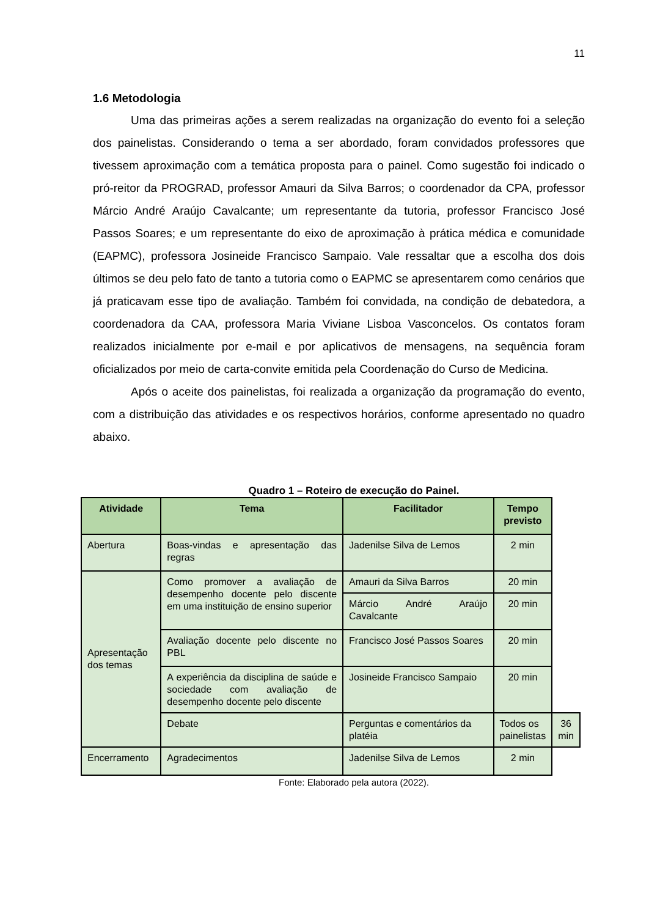11
1.6 Metodologia
Uma das primeiras ações a serem realizadas na organização do evento foi a seleção dos painelistas. Considerando o tema a ser abordado, foram convidados professores que tivessem aproximação com a temática proposta para o painel. Como sugestão foi indicado o pró-reitor da PROGRAD, professor Amauri da Silva Barros; o coordenador da CPA, professor Márcio André Araújo Cavalcante; um representante da tutoria, professor Francisco José Passos Soares; e um representante do eixo de aproximação à prática médica e comunidade (EAPMC), professora Josineide Francisco Sampaio. Vale ressaltar que a escolha dos dois últimos se deu pelo fato de tanto a tutoria como o EAPMC se apresentarem como cenários que já praticavam esse tipo de avaliação. Também foi convidada, na condição de debatedora, a coordenadora da CAA, professora Maria Viviane Lisboa Vasconcelos. Os contatos foram realizados inicialmente por e-mail e por aplicativos de mensagens, na sequência foram oficializados por meio de carta-convite emitida pela Coordenação do Curso de Medicina.
Após o aceite dos painelistas, foi realizada a organização da programação do evento, com a distribuição das atividades e os respectivos horários, conforme apresentado no quadro abaixo.
Quadro 1 – Roteiro de execução do Painel.
| Atividade | Tema | Facilitador | Tempo previsto | |
| --- | --- | --- | --- | --- |
| Abertura | Boas-vindas e apresentação das regras | Jadenilse Silva de Lemos | 2 min | |
| Apresentação dos temas | Como promover a avaliação de desempenho docente pelo discente em uma instituição de ensino superior | Amauri da Silva Barros | 20 min | |
| | | Márcio André Araújo Cavalcante | 20 min | |
| | Avaliação docente pelo discente no PBL | Francisco José Passos Soares | 20 min | |
| | A experiência da disciplina de saúde e sociedade com avaliação de desempenho docente pelo discente | Josineide Francisco Sampaio | 20 min | |
| | Debate | Perguntas e comentários da platéia | Todos os painelistas | 36 min |
| Encerramento | Agradecimentos | Jadenilse Silva de Lemos | 2 min | |
Fonte: Elaborado pela autora (2022).